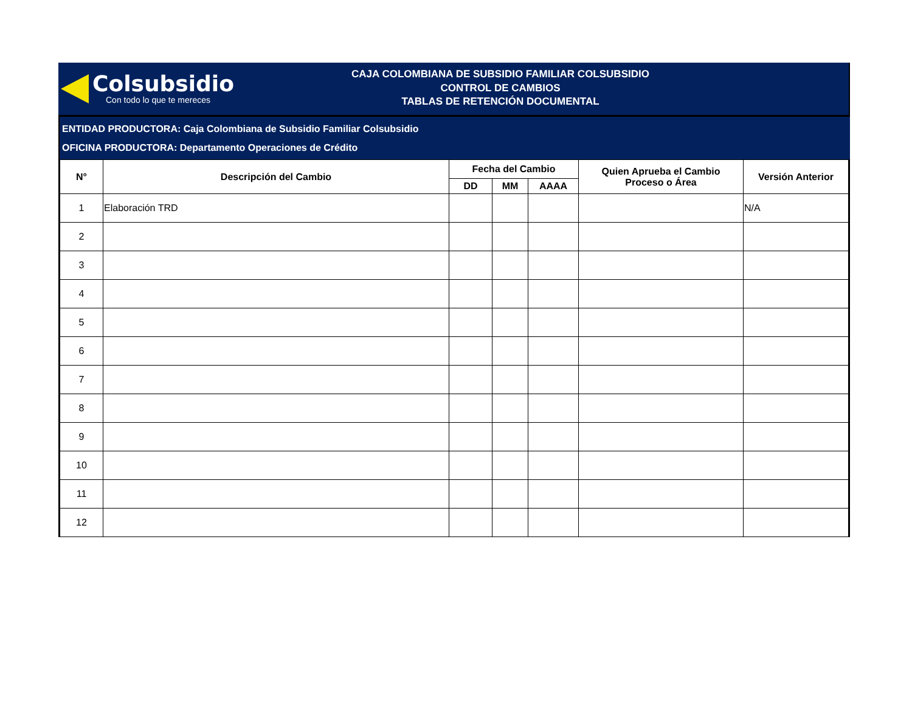Colsubsidio
Con todo lo que te mereces
CAJA COLOMBIANA DE SUBSIDIO FAMILIAR COLSUBSIDIO
CONTROL DE CAMBIOS
TABLAS DE RETENCIÓN DOCUMENTAL
ENTIDAD PRODUCTORA: Caja Colombiana de Subsidio Familiar Colsubsidio
OFICINA PRODUCTORA: Departamento Operaciones de Crédito
| N° | Descripción del Cambio | Fecha del Cambio | | | Quien Aprueba el Cambio Proceso o Área | Versión Anterior |
| --- | --- | --- | --- | --- | --- | --- |
| | | DD | MM | AAAA | | |
| 1 | Elaboración TRD | | | | | N/A |
| 2 | | | | | | |
| 3 | | | | | | |
| 4 | | | | | | |
| 5 | | | | | | |
| 6 | | | | | | |
| 7 | | | | | | |
| 8 | | | | | | |
| 9 | | | | | | |
| 10 | | | | | | |
| 11 | | | | | | |
| 12 | | | | | | |